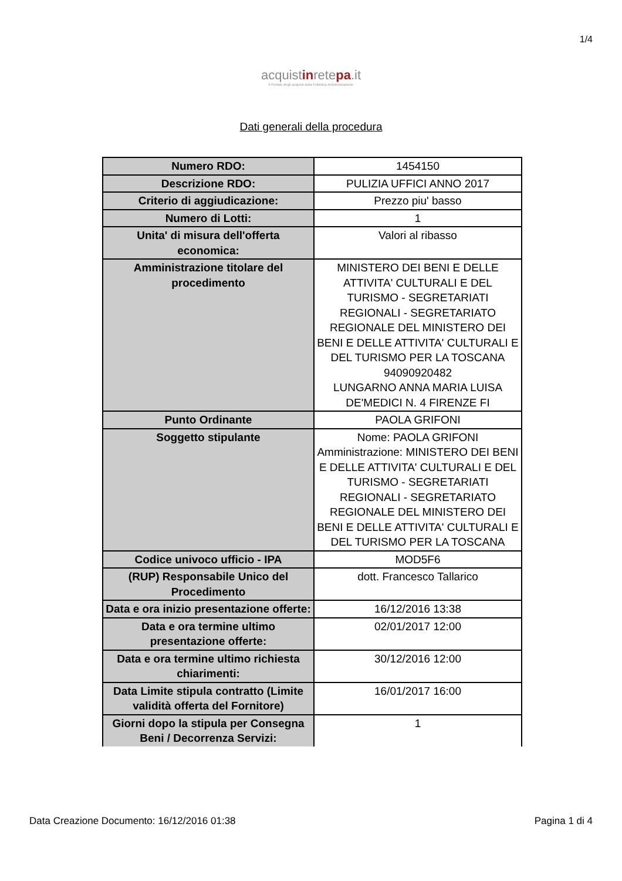1/4
acquistinretepa.it
Il Portale degli acquisti della Pubblica Amministrazione
Dati generali della procedura
| Numero RDO: | 1454150 |
| Descrizione RDO: | PULIZIA UFFICI ANNO 2017 |
| Criterio di aggiudicazione: | Prezzo piu' basso |
| Numero di Lotti: | 1 |
| Unita' di misura dell'offerta economica: | Valori al ribasso |
| Amministrazione titolare del procedimento | MINISTERO DEI BENI E DELLE ATTIVITA' CULTURALI E DEL TURISMO - SEGRETARIATI REGIONALI - SEGRETARIATO REGIONALE DEL MINISTERO DEI BENI E DELLE ATTIVITA' CULTURALI E DEL TURISMO PER LA TOSCANA 94090920482 LUNGARNO ANNA MARIA LUISA DE'MEDICI N. 4 FIRENZE FI |
| Punto Ordinante | PAOLA GRIFONI |
| Soggetto stipulante | Nome: PAOLA GRIFONI Amministrazione: MINISTERO DEI BENI E DELLE ATTIVITA' CULTURALI E DEL TURISMO - SEGRETARIATI REGIONALI - SEGRETARIATO REGIONALE DEL MINISTERO DEI BENI E DELLE ATTIVITA' CULTURALI E DEL TURISMO PER LA TOSCANA |
| Codice univoco ufficio - IPA | MOD5F6 |
| (RUP) Responsabile Unico del Procedimento | dott. Francesco Tallarico |
| Data e ora inizio presentazione offerte: | 16/12/2016 13:38 |
| Data e ora termine ultimo presentazione offerte: | 02/01/2017 12:00 |
| Data e ora termine ultimo richiesta chiarimenti: | 30/12/2016 12:00 |
| Data Limite stipula contratto (Limite validità offerta del Fornitore) | 16/01/2017 16:00 |
| Giorni dopo la stipula per Consegna Beni / Decorrenza Servizi: | 1 |
Data Creazione Documento: 16/12/2016 01:38 Pagina 1 di 4